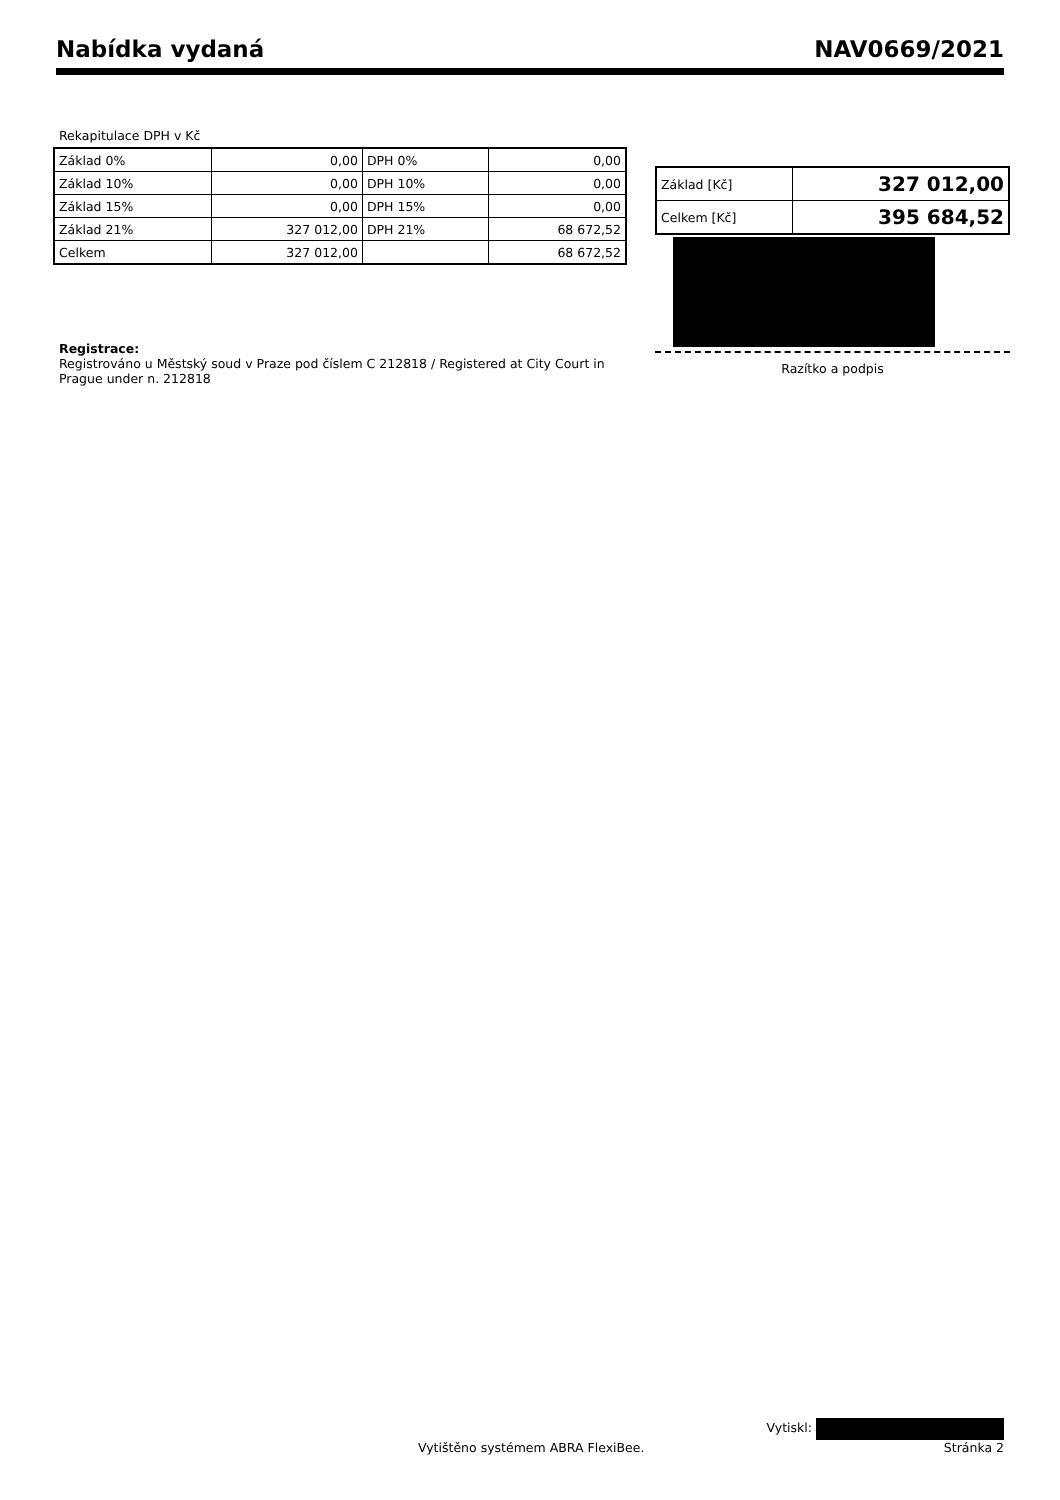Nabídka vydaná NAV0669/2021
Rekapitulace DPH v Kč
| Základ 0% | 0,00 | DPH 0% | 0,00 |
| Základ 10% | 0,00 | DPH 10% | 0,00 |
| Základ 15% | 0,00 | DPH 15% | 0,00 |
| Základ 21% | 327 012,00 | DPH 21% | 68 672,52 |
| Celkem | 327 012,00 | | 68 672,52 |
Registrace:
Registrováno u Městský soud v Praze pod číslem C 212818 / Registered at City Court in Prague under n. 212818
| Základ [Kč] | 327 012,00 |
| Celkem [Kč] | 395 684,52 |
Razítko a podpis
Vytiskl:
Vytištěno systémem ABRA FlexiBee. Stránka 2